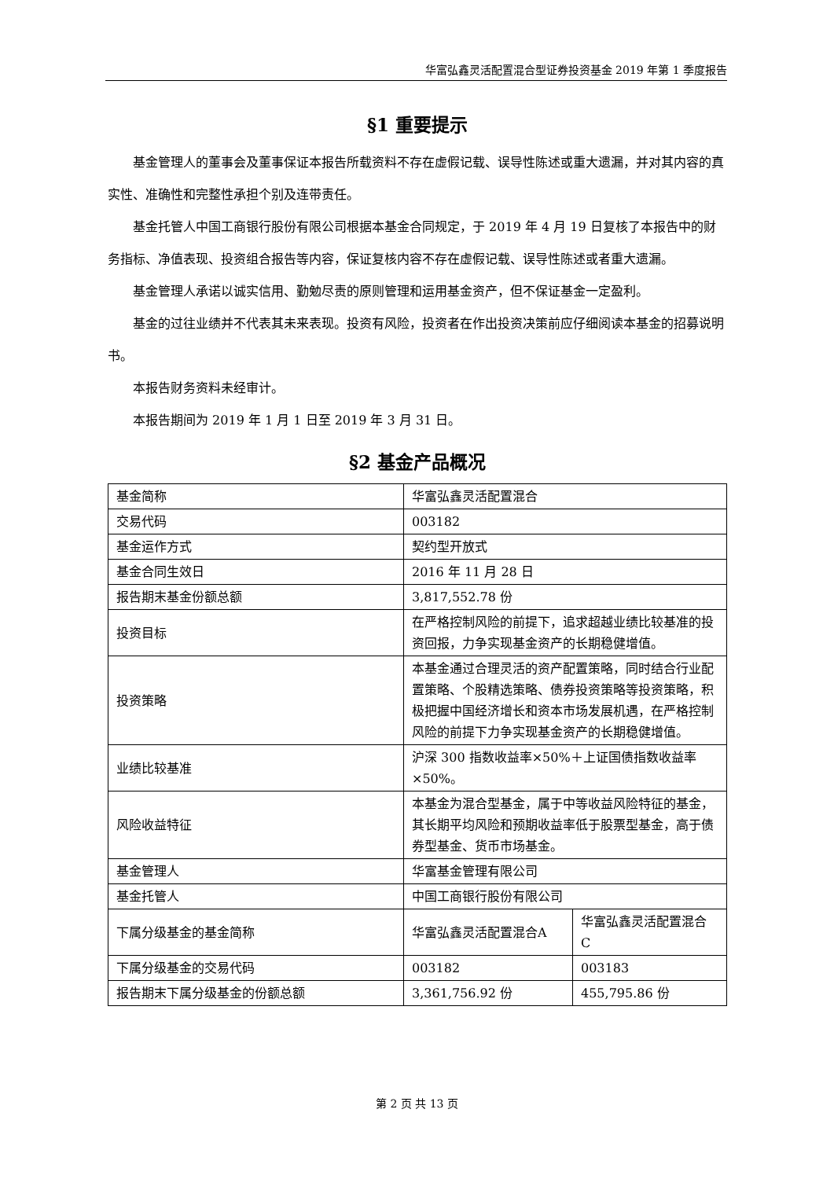华富弘鑫灵活配置混合型证券投资基金 2019 年第 1 季度报告
§1 重要提示
基金管理人的董事会及董事保证本报告所载资料不存在虚假记载、误导性陈述或重大遗漏，并对其内容的真实性、准确性和完整性承担个别及连带责任。
基金托管人中国工商银行股份有限公司根据本基金合同规定，于 2019 年 4 月 19 日复核了本报告中的财务指标、净值表现、投资组合报告等内容，保证复核内容不存在虚假记载、误导性陈述或者重大遗漏。
基金管理人承诺以诚实信用、勤勉尽责的原则管理和运用基金资产，但不保证基金一定盈利。
基金的过往业绩并不代表其未来表现。投资有风险，投资者在作出投资决策前应仔细阅读本基金的招募说明书。
本报告财务资料未经审计。
本报告期间为 2019 年 1 月 1 日至 2019 年 3 月 31 日。
§2 基金产品概况
| 基金简称 | 华富弘鑫灵活配置混合 | |
| 交易代码 | 003182 | |
| 基金运作方式 | 契约型开放式 | |
| 基金合同生效日 | 2016 年 11 月 28 日 | |
| 报告期末基金份额总额 | 3,817,552.78 份 | |
| 投资目标 | 在严格控制风险的前提下，追求超越业绩比较基准的投资回报，力争实现基金资产的长期稳健增值。 | |
| 投资策略 | 本基金通过合理灵活的资产配置策略，同时结合行业配置策略、个股精选策略、债券投资策略等投资策略，积极把握中国经济增长和资本市场发展机遇，在严格控制风险的前提下力争实现基金资产的长期稳健增值。 | |
| 业绩比较基准 | 沪深 300 指数收益率×50%＋上证国债指数收益率×50%。 | |
| 风险收益特征 | 本基金为混合型基金，属于中等收益风险特征的基金，其长期平均风险和预期收益率低于股票型基金，高于债券型基金、货币市场基金。 | |
| 基金管理人 | 华富基金管理有限公司 | |
| 基金托管人 | 中国工商银行股份有限公司 | |
| 下属分级基金的基金简称 | 华富弘鑫灵活配置混合A | 华富弘鑫灵活配置混合 C |
| 下属分级基金的交易代码 | 003182 | 003183 |
| 报告期末下属分级基金的份额总额 | 3,361,756.92 份 | 455,795.86 份 |
第 2 页 共 13 页